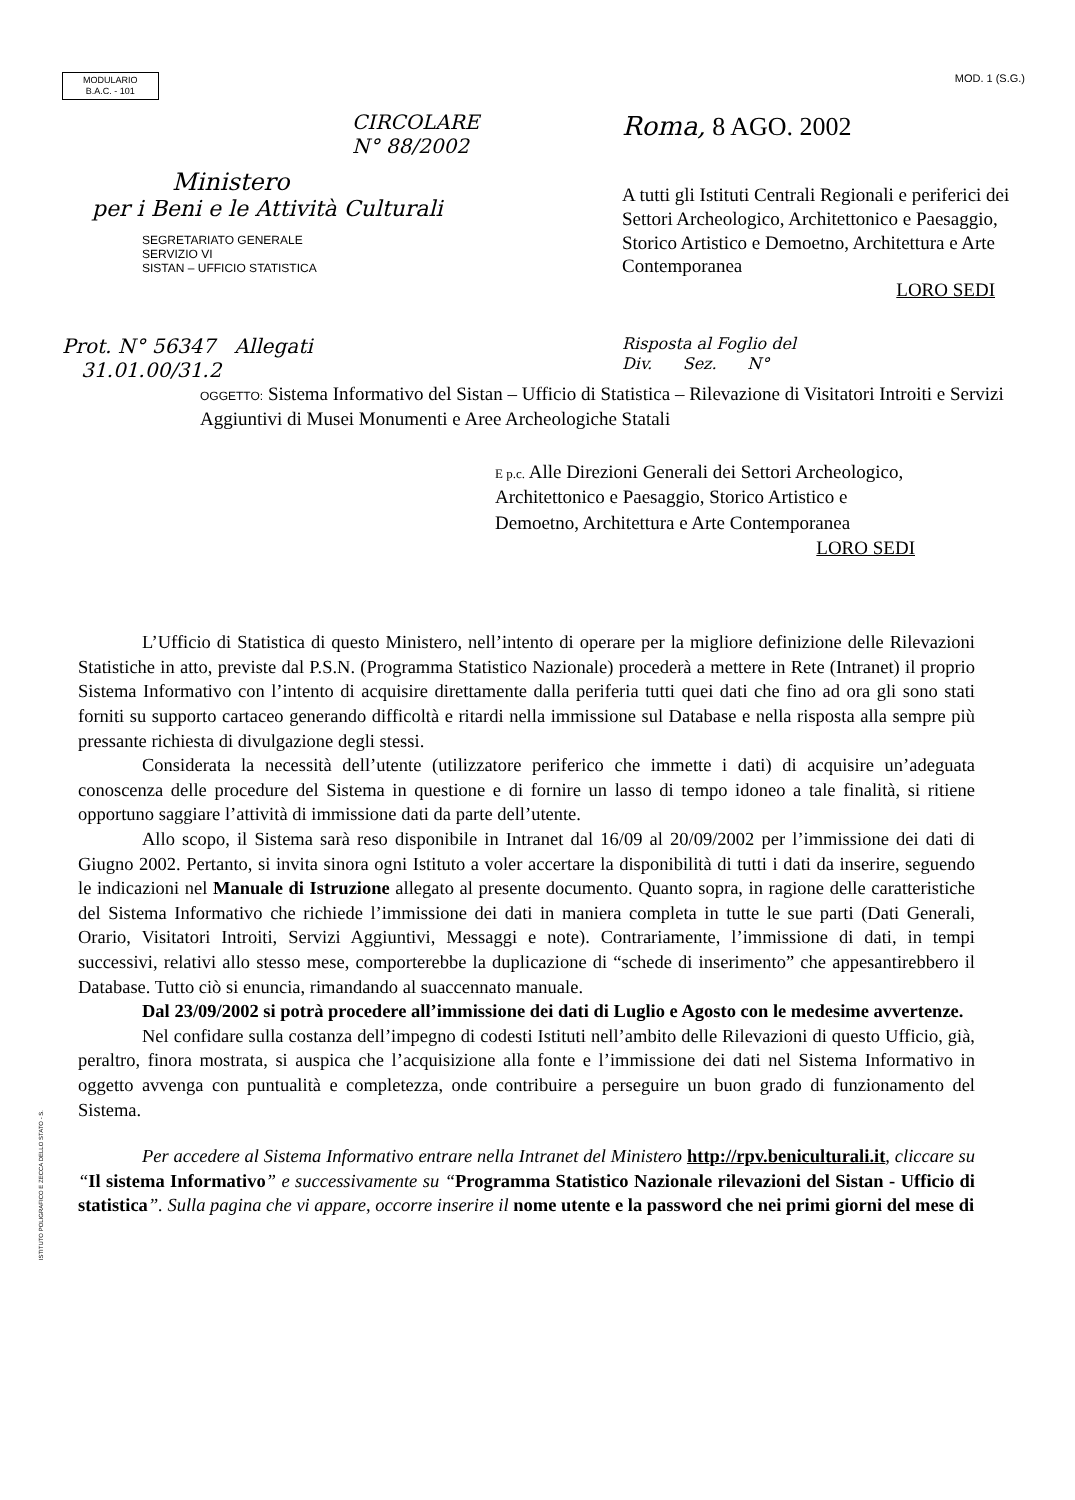MODULARIO
B.A.C. - 101
MOD. 1 (S.G.)
CIRCOLARE
N° 88/2002
Ministero
per i Beni e le Attività Culturali
SEGRETARIATO GENERALE
SERVIZIO VI
SISTAN – UFFICIO STATISTICA
Roma, 8 AGO. 2002
A tutti gli Istituti Centrali Regionali e periferici dei Settori Archeologico, Architettonico e Paesaggio, Storico Artistico e Demoetno, Architettura e Arte Contemporanea
LORO SEDI
Prot. N° 56347 Allegati
31.01.00/31.2
Risposta al Foglio del
Div. Sez. N°
OGGETTO: Sistema Informativo del Sistan – Ufficio di Statistica – Rilevazione di Visitatori Introiti e Servizi Aggiuntivi di Musei Monumenti e Aree Archeologiche Statali
E p.c. Alle Direzioni Generali dei Settori Archeologico, Architettonico e Paesaggio, Storico Artistico e Demoetno, Architettura e Arte Contemporanea
LORO SEDI
L’Ufficio di Statistica di questo Ministero, nell’intento di operare per la migliore definizione delle Rilevazioni Statistiche in atto, previste dal P.S.N. (Programma Statistico Nazionale) procederà a mettere in Rete (Intranet) il proprio Sistema Informativo con l’intento di acquisire direttamente dalla periferia tutti quei dati che fino ad ora gli sono stati forniti su supporto cartaceo generando difficoltà e ritardi nella immissione sul Database e nella risposta alla sempre più pressante richiesta di divulgazione degli stessi.
Considerata la necessità dell’utente (utilizzatore periferico che immette i dati) di acquisire un’adeguata conoscenza delle procedure del Sistema in questione e di fornire un lasso di tempo idoneo a tale finalità, si ritiene opportuno saggiare l’attività di immissione dati da parte dell’utente.
Allo scopo, il Sistema sarà reso disponibile in Intranet dal 16/09 al 20/09/2002 per l’immissione dei dati di Giugno 2002. Pertanto, si invita sinora ogni Istituto a voler accertare la disponibilità di tutti i dati da inserire, seguendo le indicazioni nel Manuale di Istruzione allegato al presente documento. Quanto sopra, in ragione delle caratteristiche del Sistema Informativo che richiede l’immissione dei dati in maniera completa in tutte le sue parti (Dati Generali, Orario, Visitatori Introiti, Servizi Aggiuntivi, Messaggi e note). Contrariamente, l’immissione di dati, in tempi successivi, relativi allo stesso mese, comporterebbe la duplicazione di “schede di inserimento” che appesantirebbero il Database. Tutto ciò si enuncia, rimandando al suaccennato manuale.
Dal 23/09/2002 si potrà procedere all’immissione dei dati di Luglio e Agosto con le medesime avvertenze.
Nel confidare sulla costanza dell’impegno di codesti Istituti nell’ambito delle Rilevazioni di questo Ufficio, già, peraltro, finora mostrata, si auspica che l’acquisizione alla fonte e l’immissione dei dati nel Sistema Informativo in oggetto avvenga con puntualità e completezza, onde contribuire a perseguire un buon grado di funzionamento del Sistema.
Per accedere al Sistema Informativo entrare nella Intranet del Ministero http://rpv.beniculturali.it, cliccare su “Il sistema Informativo” e successivamente su “Programma Statistico Nazionale rilevazioni del Sistan - Ufficio di statistica”. Sulla pagina che vi appare, occorre inserire il nome utente e la password che nei primi giorni del mese di
ISTITUTO POLIGRAFICO E ZECCA DELLO STATO - S.